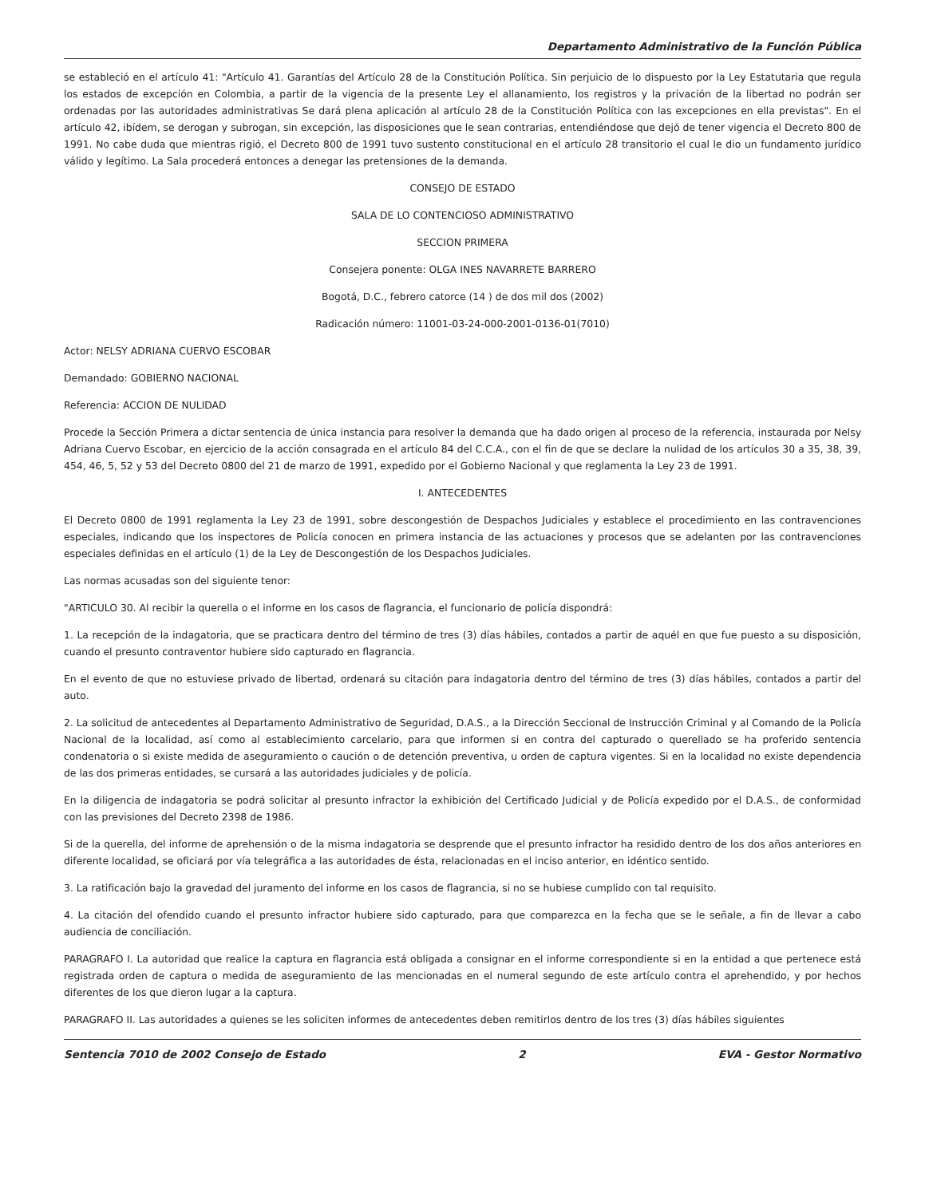Departamento Administrativo de la Función Pública
se estableció en el artículo 41: "Artículo 41. Garantías del Artículo 28 de la Constitución Política. Sin perjuicio de lo dispuesto por la Ley Estatutaria que regula los estados de excepción en Colombia, a partir de la vigencia de la presente Ley el allanamiento, los registros y la privación de la libertad no podrán ser ordenadas por las autoridades administrativas Se dará plena aplicación al artículo 28 de la Constitución Política con las excepciones en ella previstas". En el artículo 42, ibídem, se derogan y subrogan, sin excepción, las disposiciones que le sean contrarias, entendiéndose que dejó de tener vigencia el Decreto 800 de 1991. No cabe duda que mientras rigió, el Decreto 800 de 1991 tuvo sustento constitucional en el artículo 28 transitorio el cual le dio un fundamento jurídico válido y legítimo. La Sala procederá entonces a denegar las pretensiones de la demanda.
CONSEJO DE ESTADO
SALA DE LO CONTENCIOSO ADMINISTRATIVO
SECCION PRIMERA
Consejera ponente: OLGA INES NAVARRETE BARRERO
Bogotá, D.C., febrero catorce (14 ) de dos mil dos (2002)
Radicación número: 11001-03-24-000-2001-0136-01(7010)
Actor: NELSY ADRIANA CUERVO ESCOBAR
Demandado: GOBIERNO NACIONAL
Referencia: ACCION DE NULIDAD
Procede la Sección Primera a dictar sentencia de única instancia para resolver la demanda que ha dado origen al proceso de la referencia, instaurada por Nelsy Adriana Cuervo Escobar, en ejercicio de la acción consagrada en el artículo 84 del C.C.A., con el fin de que se declare la nulidad de los artículos 30 a 35, 38, 39, 454, 46, 5, 52 y 53 del Decreto 0800 del 21 de marzo de 1991, expedido por el Gobierno Nacional y que reglamenta la Ley 23 de 1991.
I. ANTECEDENTES
El Decreto 0800 de 1991 reglamenta la Ley 23 de 1991, sobre descongestión de Despachos Judiciales y establece el procedimiento en las contravenciones especiales, indicando que los inspectores de Policía conocen en primera instancia de las actuaciones y procesos que se adelanten por las contravenciones especiales definidas en el artículo (1) de la Ley de Descongestión de los Despachos Judiciales.
Las normas acusadas son del siguiente tenor:
"ARTICULO 30. Al recibir la querella o el informe en los casos de flagrancia, el funcionario de policía dispondrá:
1. La recepción de la indagatoria, que se practicara dentro del término de tres (3) días hábiles, contados a partir de aquél en que fue puesto a su disposición, cuando el presunto contraventor hubiere sido capturado en flagrancia.
En el evento de que no estuviese privado de libertad, ordenará su citación para indagatoria dentro del término de tres (3) días hábiles, contados a partir del auto.
2. La solicitud de antecedentes al Departamento Administrativo de Seguridad, D.A.S., a la Dirección Seccional de Instrucción Criminal y al Comando de la Policía Nacional de la localidad, así como al establecimiento carcelario, para que informen si en contra del capturado o querellado se ha proferido sentencia condenatoria o si existe medida de aseguramiento o caución o de detención preventiva, u orden de captura vigentes. Si en la localidad no existe dependencia de las dos primeras entidades, se cursará a las autoridades judiciales y de policía.
En la diligencia de indagatoria se podrá solicitar al presunto infractor la exhibición del Certificado Judicial y de Policía expedido por el D.A.S., de conformidad con las previsiones del Decreto 2398 de 1986.
Si de la querella, del informe de aprehensión o de la misma indagatoria se desprende que el presunto infractor ha residido dentro de los dos años anteriores en diferente localidad, se oficiará por vía telegráfica a las autoridades de ésta, relacionadas en el inciso anterior, en idéntico sentido.
3. La ratificación bajo la gravedad del juramento del informe en los casos de flagrancia, si no se hubiese cumplido con tal requisito.
4. La citación del ofendido cuando el presunto infractor hubiere sido capturado, para que comparezca en la fecha que se le señale, a fin de llevar a cabo audiencia de conciliación.
PARAGRAFO I. La autoridad que realice la captura en flagrancia está obligada a consignar en el informe correspondiente si en la entidad a que pertenece está registrada orden de captura o medida de aseguramiento de las mencionadas en el numeral segundo de este artículo contra el aprehendido, y por hechos diferentes de los que dieron lugar a la captura.
PARAGRAFO II. Las autoridades a quienes se les soliciten informes de antecedentes deben remitirlos dentro de los tres (3) días hábiles siguientes
Sentencia 7010 de 2002 Consejo de Estado 2 EVA - Gestor Normativo